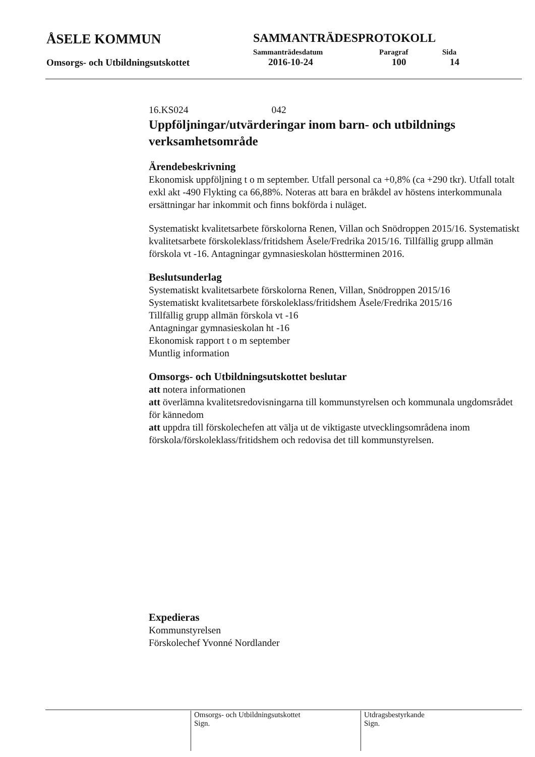ÅSELE KOMMUN
Omsorgs- och Utbildningsutskottet
SAMMANTRÄDESPROTOKOLL
Sammanträdesdatum Paragraf Sida
2016-10-24 100 14
16.KS024 042
Uppföljningar/utvärderingar inom barn- och utbildnings verksamhetsområde
Ärendebeskrivning
Ekonomisk uppföljning t o m september. Utfall personal ca +0,8% (ca +290 tkr). Utfall totalt exkl akt -490 Flykting ca 66,88%. Noteras att bara en bråkdel av höstens interkommunala ersättningar har inkommit och finns bokförda i nuläget.
Systematiskt kvalitetsarbete förskolorna Renen, Villan och Snödroppen 2015/16. Systematiskt kvalitetsarbete förskoleklass/fritidshem Åsele/Fredrika 2015/16. Tillfällig grupp allmän förskola vt -16. Antagningar gymnasieskolan höstterminen 2016.
Beslutsunderlag
Systematiskt kvalitetsarbete förskolorna Renen, Villan, Snödroppen 2015/16
Systematiskt kvalitetsarbete förskoleklass/fritidshem Åsele/Fredrika 2015/16
Tillfällig grupp allmän förskola vt -16
Antagningar gymnasieskolan ht -16
Ekonomisk rapport t o m september
Muntlig information
Omsorgs- och Utbildningsutskottet beslutar
att notera informationen
att överlämna kvalitetsredovisningarna till kommunstyrelsen och kommunala ungdomsrådet för kännedom
att uppdra till förskolechefen att välja ut de viktigaste utvecklingsområdena inom förskola/förskoleklass/fritidshem och redovisa det till kommunstyrelsen.
Expedieras
Kommunstyrelsen
Förskolechef Yvonné Nordlander
Omsorgs- och Utbildningsutskottet
Sign.
Utdragsbestyrkande
Sign.